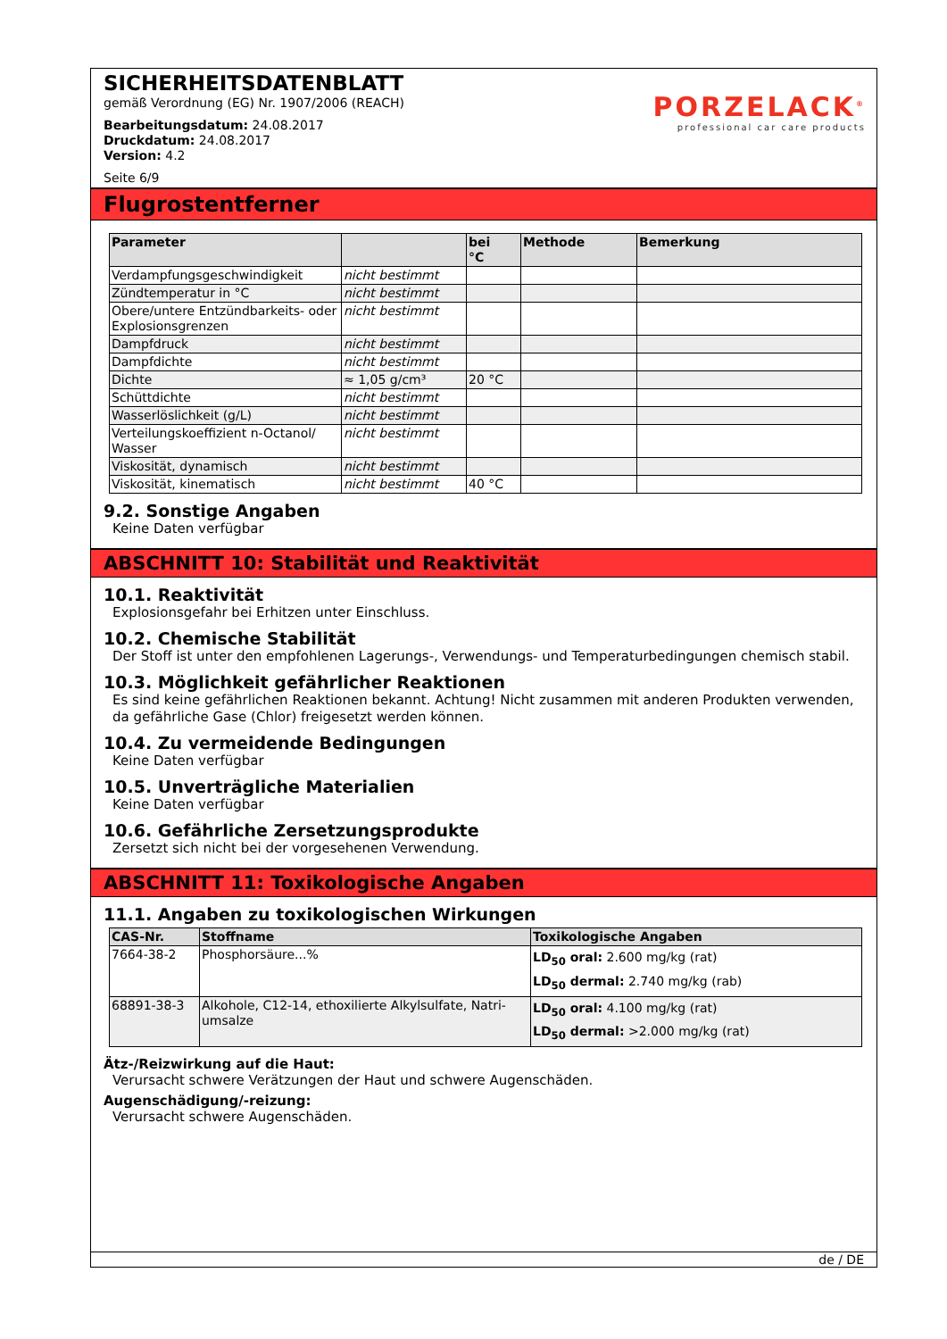SICHERHEITSDATENBLATT
gemäß Verordnung (EG) Nr. 1907/2006 (REACH)
Bearbeitungsdatum: 24.08.2017
Druckdatum: 24.08.2017
Version: 4.2
Seite 6/9
PORZELACK<sup>®</sup>
professional car care products
Flugrostentferner
| Parameter | | bei °C | Methode | Bemerkung |
| --- | --- | --- | --- | --- |
| Verdampfungsgeschwindigkeit | nicht bestimmt | | | |
| Zündtemperatur in °C | nicht bestimmt | | | |
| Obere/untere Entzündbarkeits- oder Explosionsgrenzen | nicht bestimmt | | | |
| Dampfdruck | nicht bestimmt | | | |
| Dampfdichte | nicht bestimmt | | | |
| Dichte | ≈ 1,05 g/cm³ | 20 °C | | |
| Schüttdichte | nicht bestimmt | | | |
| Wasserlöslichkeit (g/L) | nicht bestimmt | | | |
| Verteilungskoeffizient n-Octanol/ Wasser | nicht bestimmt | | | |
| Viskosität, dynamisch | nicht bestimmt | | | |
| Viskosität, kinematisch | nicht bestimmt | 40 °C | | |
9.2. Sonstige Angaben
Keine Daten verfügbar
ABSCHNITT 10: Stabilität und Reaktivität
10.1. Reaktivität
Explosionsgefahr bei Erhitzen unter Einschluss.
10.2. Chemische Stabilität
Der Stoff ist unter den empfohlenen Lagerungs-, Verwendungs- und Temperaturbedingungen chemisch stabil.
10.3. Möglichkeit gefährlicher Reaktionen
Es sind keine gefährlichen Reaktionen bekannt. Achtung! Nicht zusammen mit anderen Produkten verwenden, da gefährliche Gase (Chlor) freigesetzt werden können.
10.4. Zu vermeidende Bedingungen
Keine Daten verfügbar
10.5. Unverträgliche Materialien
Keine Daten verfügbar
10.6. Gefährliche Zersetzungsprodukte
Zersetzt sich nicht bei der vorgesehenen Verwendung.
ABSCHNITT 11: Toxikologische Angaben
11.1. Angaben zu toxikologischen Wirkungen
| CAS-Nr. | Stoffname | Toxikologische Angaben |
| --- | --- | --- |
| 7664-38-2 | Phosphorsäure...% | LD<sub>50</sub> oral: 2.600 mg/kg (rat) LD<sub>50</sub> dermal: 2.740 mg/kg (rab) |
| 68891-38-3 | Alkohole, C12-14, ethoxilierte Alkylsulfate, Natri-umsalze | LD<sub>50</sub> oral: 4.100 mg/kg (rat) LD<sub>50</sub> dermal: >2.000 mg/kg (rat) |
Ätz-/Reizwirkung auf die Haut:
Verursacht schwere Verätzungen der Haut und schwere Augenschäden.
Augenschädigung/-reizung:
Verursacht schwere Augenschäden.
de / DE